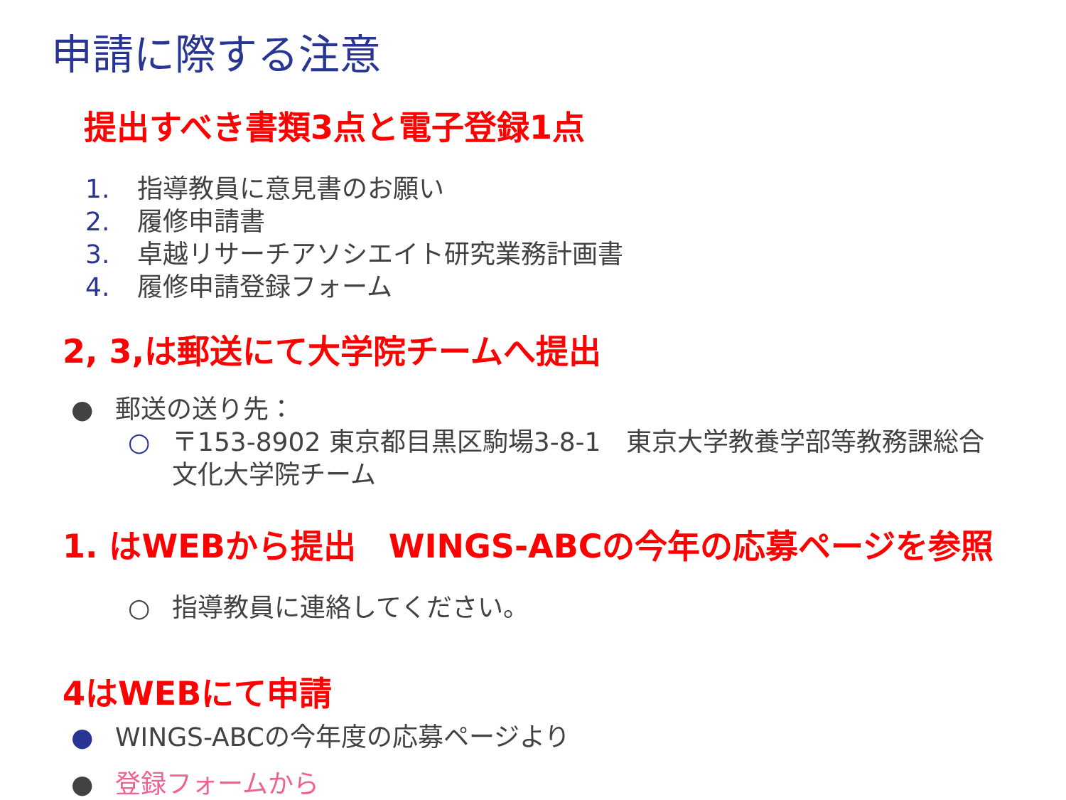申請に際する注意
提出すべき書類3点と電子登録1点
1. 指導教員に意見書のお願い
2. 履修申請書
3. 卓越リサーチアソシエイト研究業務計画書
4. 履修申請登録フォーム
2, 3,は郵送にて大学院チームへ提出
● 郵送の送り先：
○ 〒153-8902 東京都目黒区駒場3-8-1　東京大学教養学部等教務課総合文化大学院チーム
1. はWEBから提出　WINGS-ABCの今年の応募ページを参照
○ 指導教員に連絡してください。
4はWEBにて申請
● WINGS-ABCの今年度の応募ページより
● 登録フォームから